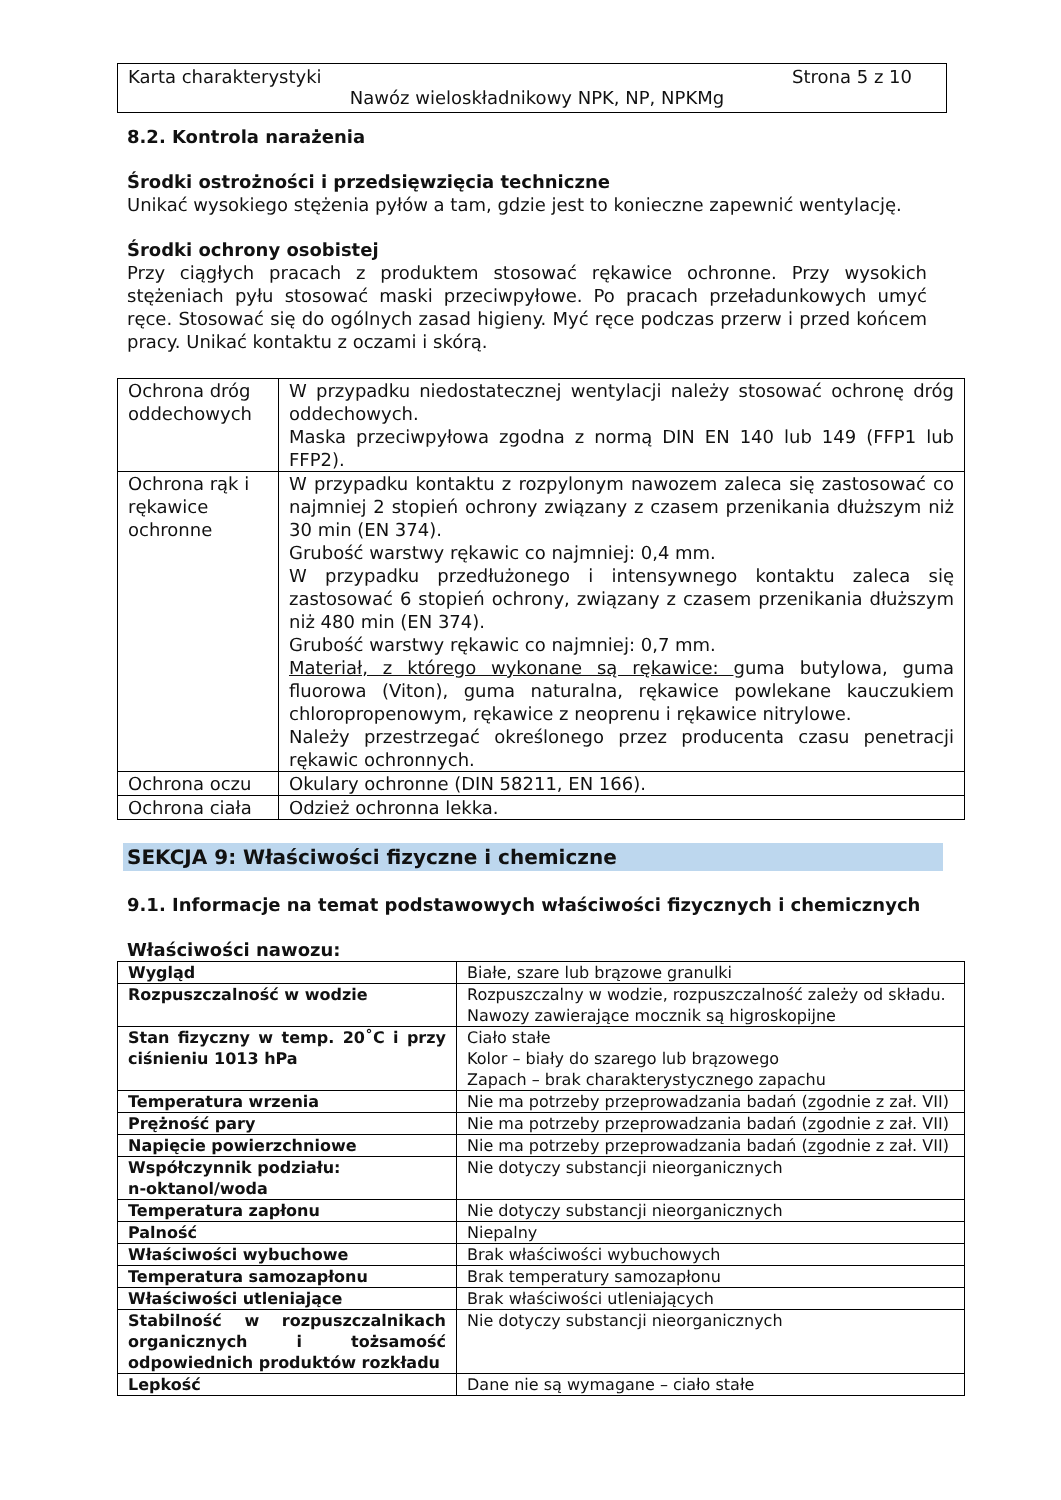Karta charakterystyki Strona 5 z 10
Nawóz wieloskładnikowy NPK, NP, NPKMg
8.2. Kontrola narażenia
Środki ostrożności i przedsięwzięcia techniczne
Unikać wysokiego stężenia pyłów a tam, gdzie jest to konieczne zapewnić wentylację.
Środki ochrony osobistej
Przy ciągłych pracach z produktem stosować rękawice ochronne. Przy wysokich stężeniach pyłu stosować maski przeciwpyłowe. Po pracach przeładunkowych umyć ręce. Stosować się do ogólnych zasad higieny. Myć ręce podczas przerw i przed końcem pracy. Unikać kontaktu z oczami i skórą.
| Ochrona dróg oddechowych | W przypadku niedostatecznej wentylacji należy stosować ochronę dróg oddechowych. Maska przeciwpyłowa zgodna z normą DIN EN 140 lub 149 (FFP1 lub FFP2). |
| Ochrona rąk i rękawice ochronne | W przypadku kontaktu z rozpylonym nawozem zaleca się zastosować co najmniej 2 stopień ochrony związany z czasem przenikania dłuższym niż 30 min (EN 374). Grubość warstwy rękawic co najmniej: 0,4 mm. W przypadku przedłużonego i intensywnego kontaktu zaleca się zastosować 6 stopień ochrony, związany z czasem przenikania dłuższym niż 480 min (EN 374). Grubość warstwy rękawic co najmniej: 0,7 mm. Materiał, z którego wykonane są rękawice: guma butylowa, guma fluorowa (Viton), guma naturalna, rękawice powlekane kauczukiem chloropropenowym, rękawice z neoprenu i rękawice nitrylowe. Należy przestrzegać określonego przez producenta czasu penetracji rękawic ochronnych. |
| Ochrona oczu | Okulary ochronne (DIN 58211, EN 166). |
| Ochrona ciała | Odzież ochronna lekka. |
SEKCJA 9: Właściwości fizyczne i chemiczne
9.1. Informacje na temat podstawowych właściwości fizycznych i chemicznych
Właściwości nawozu:
| Wygląd | Białe, szare lub brązowe granulki |
| Rozpuszczalność w wodzie | Rozpuszczalny w wodzie, rozpuszczalność zależy od składu. Nawozy zawierające mocznik są higroskopijne |
| Stan fizyczny w temp. 20˚C i przy ciśnieniu 1013 hPa | Ciało stałe Kolor – biały do szarego lub brązowego Zapach – brak charakterystycznego zapachu |
| Temperatura wrzenia | Nie ma potrzeby przeprowadzania badań (zgodnie z zał. VII) |
| Prężność pary | Nie ma potrzeby przeprowadzania badań (zgodnie z zał. VII) |
| Napięcie powierzchniowe | Nie ma potrzeby przeprowadzania badań (zgodnie z zał. VII) |
| Współczynnik podziału: n-oktanol/woda | Nie dotyczy substancji nieorganicznych |
| Temperatura zapłonu | Nie dotyczy substancji nieorganicznych |
| Palność | Niepalny |
| Właściwości wybuchowe | Brak właściwości wybuchowych |
| Temperatura samozapłonu | Brak temperatury samozapłonu |
| Właściwości utleniające | Brak właściwości utleniających |
| Stabilność w rozpuszczalnikach organicznych i tożsamość odpowiednich produktów rozkładu | Nie dotyczy substancji nieorganicznych |
| Lepkość | Dane nie są wymagane – ciało stałe |